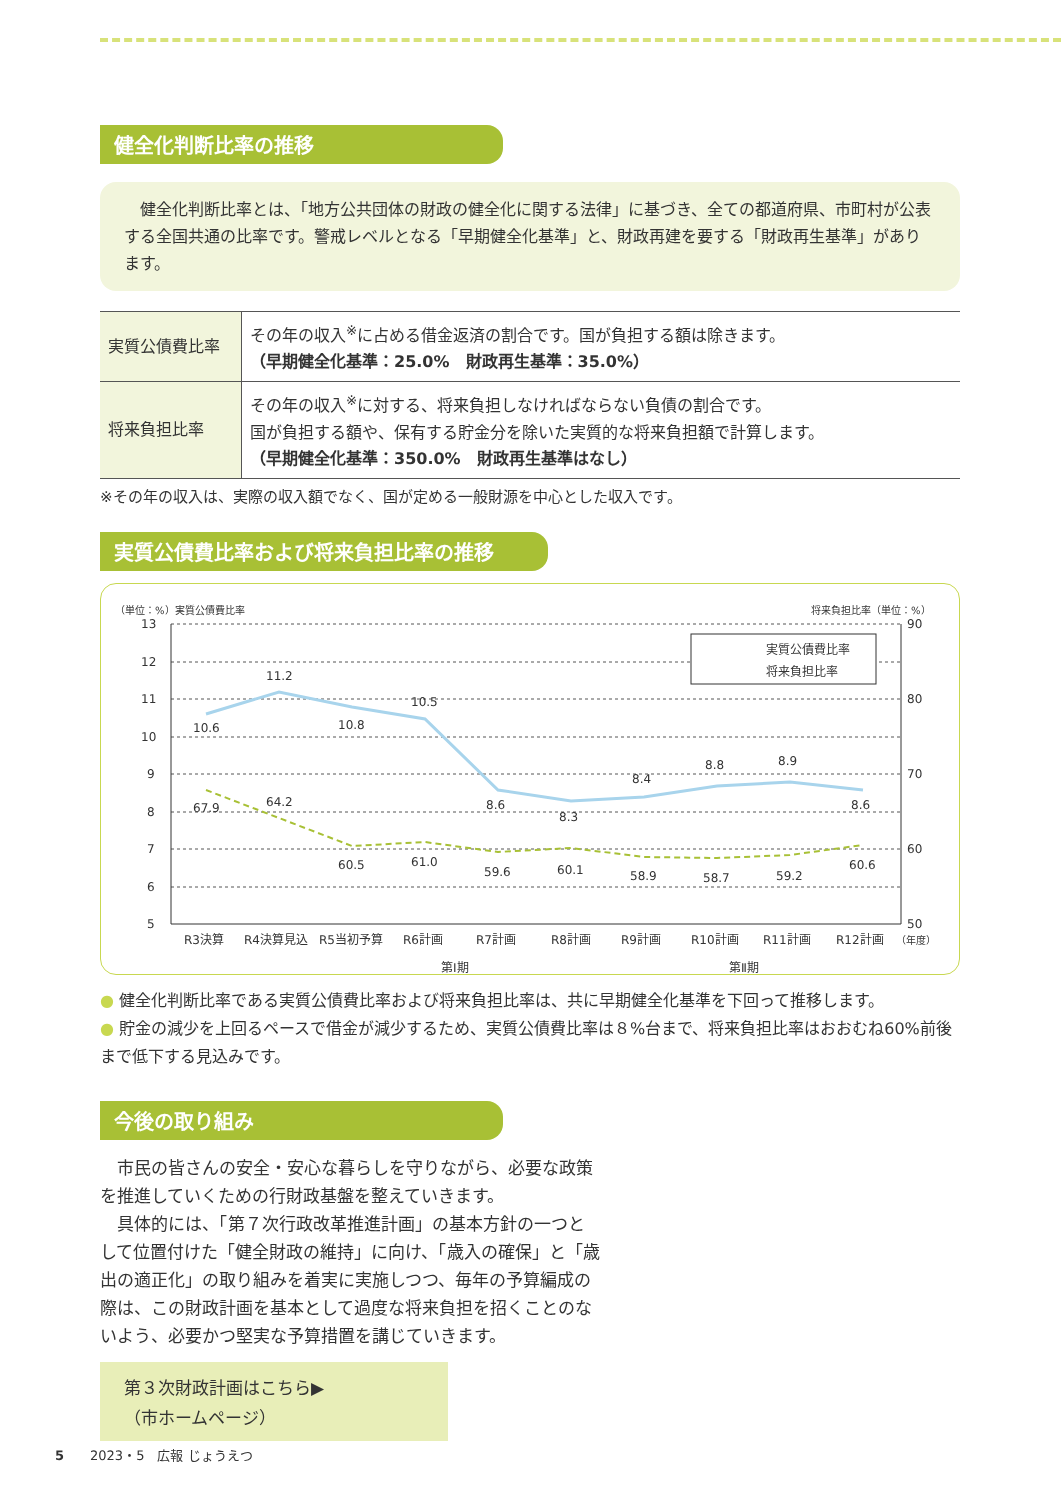健全化判断比率の推移
　健全化判断比率とは、「地方公共団体の財政の健全化に関する法律」に基づき、全ての都道府県、市町村が公表する全国共通の比率です。警戒レベルとなる「早期健全化基準」と、財政再建を要する「財政再生基準」があります。
| 実質公債費比率 | その年の収入<sup>※</sup>に占める借金返済の割合です。国が負担する額は除きます。 （早期健全化基準：25.0% 財政再生基準：35.0%） |
| 将来負担比率 | その年の収入<sup>※</sup>に対する、将来負担しなければならない負債の割合です。 国が負担する額や、保有する貯金分を除いた実質的な将来負担額で計算します。 （早期健全化基準：350.0% 財政再生基準はなし） |
※その年の収入は、実際の収入額でなく、国が定める一般財源を中心とした収入です。
実質公債費比率および将来負担比率の推移
（単位：%）実質公債費比率
将来負担比率（単位：%）
13
12
11
10
9
8
7
6
5
90
80
70
60
50
10.6
11.2
10.8
10.5
8.6
8.3
8.4
8.8
8.9
8.6
67.9
64.2
60.5
61.0
59.6
60.1
58.9
58.7
59.2
60.6
R3決算
R4決算見込
R5当初予算
R6計画
R7計画
R8計画
R9計画
R10計画
R11計画
R12計画
（年度）
第Ⅰ期
第Ⅱ期
実質公債費比率
将来負担比率
● 健全化判断比率である実質公債費比率および将来負担比率は、共に早期健全化基準を下回って推移します。
● 貯金の減少を上回るペースで借金が減少するため、実質公債費比率は８%台まで、将来負担比率はおおむね60%前後まで低下する見込みです。
今後の取り組み
　市民の皆さんの安全・安心な暮らしを守りながら、必要な政策を推進していくための行財政基盤を整えていきます。
　具体的には、「第７次行政改革推進計画」の基本方針の一つとして位置付けた「健全財政の維持」に向け、「歳入の確保」と「歳出の適正化」の取り組みを着実に実施しつつ、毎年の予算編成の際は、この財政計画を基本として過度な将来負担を招くことのないよう、必要かつ堅実な予算措置を講じていきます。
第３次財政計画はこちら▶
（市ホームページ）
5　　2023・5　広報 じょうえつ